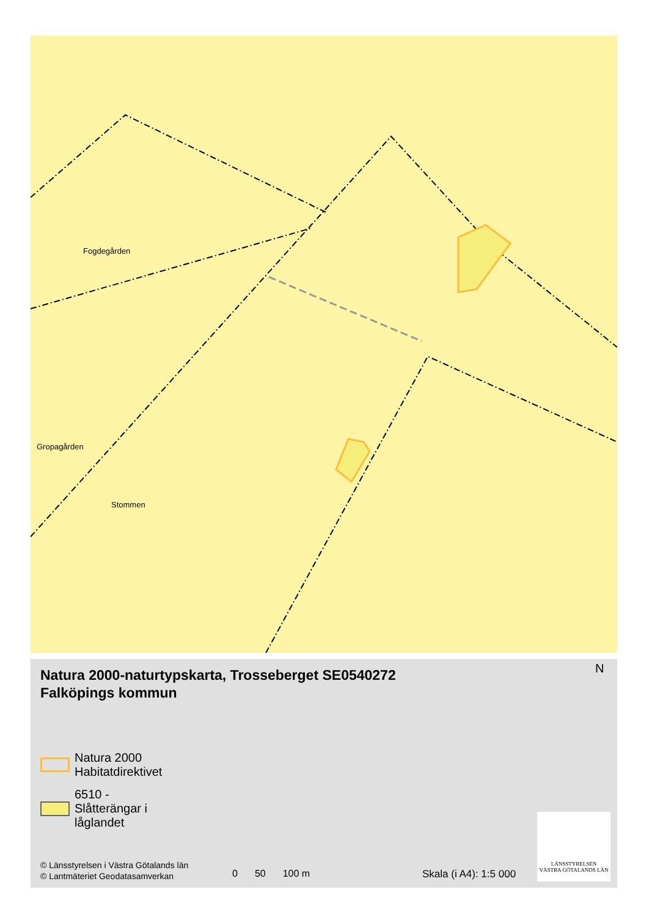Fogdegården
Gropagården
Stommen
Natura 2000-naturtypskarta, Trosseberget SE0540272
Falköpings kommun
N
Natura 2000
Habitatdirektivet
6510 -
Slåtterängar i
låglandet
© Länsstyrelsen i Västra Götalands län
© Lantmäteriet Geodatasamverkan
0 50 100 m Skala (i A4): 1:5 000
LÄNSSTYRELSEN
VÄSTRA GÖTALANDS LÄN